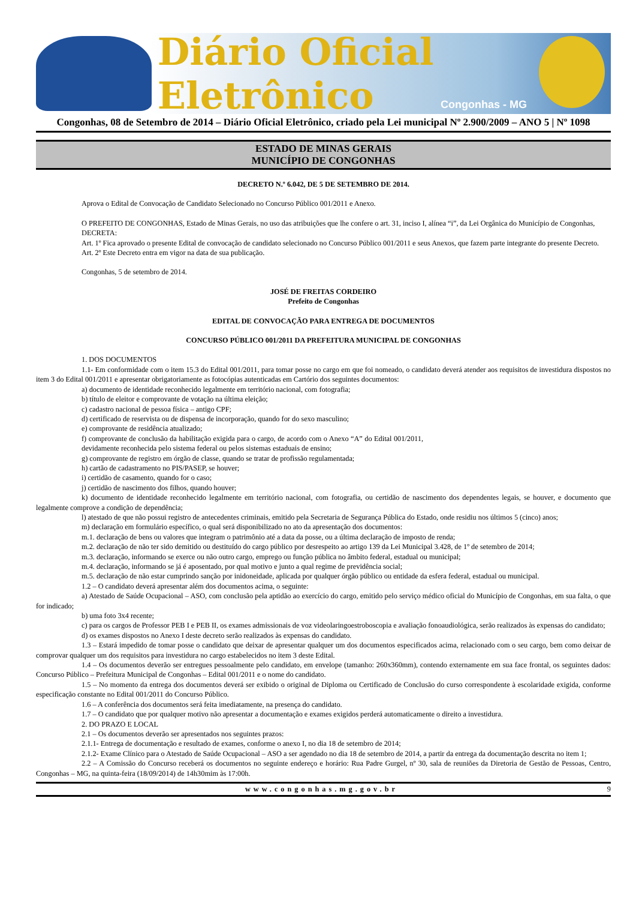Diário Oficial Eletrônico
Congonhas - MG
Congonhas, 08 de Setembro de 2014 – Diário Oficial Eletrônico, criado pela Lei municipal Nº 2.900/2009 – ANO 5 | Nº 1098
ESTADO DE MINAS GERAIS
MUNICÍPIO DE CONGONHAS
DECRETO N.º 6.042, DE 5 DE SETEMBRO DE 2014.
Aprova o Edital de Convocação de Candidato Selecionado no Concurso Público 001/2011 e Anexo.
O PREFEITO DE CONGONHAS, Estado de Minas Gerais, no uso das atribuições que lhe confere o art. 31, inciso I, alínea “i”, da Lei Orgânica do Município de Congonhas,
DECRETA:
Art. 1º Fica aprovado o presente Edital de convocação de candidato selecionado no Concurso Público 001/2011 e seus Anexos, que fazem parte integrante do presente Decreto.
Art. 2º Este Decreto entra em vigor na data de sua publicação.
Congonhas, 5 de setembro de 2014.
JOSÉ DE FREITAS CORDEIRO
Prefeito de Congonhas
EDITAL DE CONVOCAÇÃO PARA ENTREGA DE DOCUMENTOS
CONCURSO PÚBLICO 001/2011 DA PREFEITURA MUNICIPAL DE CONGONHAS
1. DOS DOCUMENTOS
1.1- Em conformidade com o item 15.3 do Edital 001/2011, para tomar posse no cargo em que foi nomeado, o candidato deverá atender aos requisitos de investidura dispostos no item 3 do Edital 001/2011 e apresentar obrigatoriamente as fotocópias autenticadas em Cartório dos seguintes documentos:
a) documento de identidade reconhecido legalmente em território nacional, com fotografia;
b) título de eleitor e comprovante de votação na última eleição;
c) cadastro nacional de pessoa física – antigo CPF;
d) certificado de reservista ou de dispensa de incorporação, quando for do sexo masculino;
e) comprovante de residência atualizado;
f) comprovante de conclusão da habilitação exigida para o cargo, de acordo com o Anexo “A” do Edital 001/2011, devidamente reconhecida pelo sistema federal ou pelos sistemas estaduais de ensino;
g) comprovante de registro em órgão de classe, quando se tratar de profissão regulamentada;
h) cartão de cadastramento no PIS/PASEP, se houver;
i) certidão de casamento, quando for o caso;
j) certidão de nascimento dos filhos, quando houver;
k) documento de identidade reconhecido legalmente em território nacional, com fotografia, ou certidão de nascimento dos dependentes legais, se houver, e documento que legalmente comprove a condição de dependência;
l) atestado de que não possui registro de antecedentes criminais, emitido pela Secretaria de Segurança Pública do Estado, onde residiu nos últimos 5 (cinco) anos;
m) declaração em formulário específico, o qual será disponibilizado no ato da apresentação dos documentos:
m.1. declaração de bens ou valores que integram o patrimônio até a data da posse, ou a última declaração de imposto de renda;
m.2. declaração de não ter sido demitido ou destituído do cargo público por desrespeito ao artigo 139 da Lei Municipal 3.428, de 1º de setembro de 2014;
m.3. declaração, informando se exerce ou não outro cargo, emprego ou função pública no âmbito federal, estadual ou municipal;
m.4. declaração, informando se já é aposentado, por qual motivo e junto a qual regime de previdência social;
m.5. declaração de não estar cumprindo sanção por inidoneidade, aplicada por qualquer órgão público ou entidade da esfera federal, estadual ou municipal.
1.2 – O candidato deverá apresentar além dos documentos acima, o seguinte:
a) Atestado de Saúde Ocupacional – ASO, com conclusão pela aptidão ao exercício do cargo, emitido pelo serviço médico oficial do Município de Congonhas, em sua falta, o que for indicado;
b) uma foto 3x4 recente;
c) para os cargos de Professor PEB I e PEB II, os exames admissionais de voz videolaringoestroboscopia e avaliação fonoaudiológica, serão realizados às expensas do candidato;
d) os exames dispostos no Anexo I deste decreto serão realizados às expensas do candidato.
1.3 – Estará impedido de tomar posse o candidato que deixar de apresentar qualquer um dos documentos especificados acima, relacionado com o seu cargo, bem como deixar de comprovar qualquer um dos requisitos para investidura no cargo estabelecidos no item 3 deste Edital.
1.4 – Os documentos deverão ser entregues pessoalmente pelo candidato, em envelope (tamanho: 260x360mm), contendo externamente em sua face frontal, os seguintes dados: Concurso Público – Prefeitura Municipal de Congonhas – Edital 001/2011 e o nome do candidato.
1.5 – No momento da entrega dos documentos deverá ser exibido o original de Diploma ou Certificado de Conclusão do curso correspondente à escolaridade exigida, conforme especificação constante no Edital 001/2011 do Concurso Público.
1.6 – A conferência dos documentos será feita imediatamente, na presença do candidato.
1.7 – O candidato que por qualquer motivo não apresentar a documentação e exames exigidos perderá automaticamente o direito a investidura.
2. DO PRAZO E LOCAL
2.1 – Os documentos deverão ser apresentados nos seguintes prazos:
2.1.1- Entrega de documentação e resultado de exames, conforme o anexo I, no dia 18 de setembro de 2014;
2.1.2- Exame Clínico para o Atestado de Saúde Ocupacional – ASO a ser agendado no dia 18 de setembro de 2014, a partir da entrega da documentação descrita no item 1;
2.2 – A Comissão do Concurso receberá os documentos no seguinte endereço e horário: Rua Padre Gurgel, nº 30, sala de reuniões da Diretoria de Gestão de Pessoas, Centro, Congonhas – MG, na quinta-feira (18/09/2014) de 14h30mim às 17:00h.
www.congonhas.mg.gov.br 9